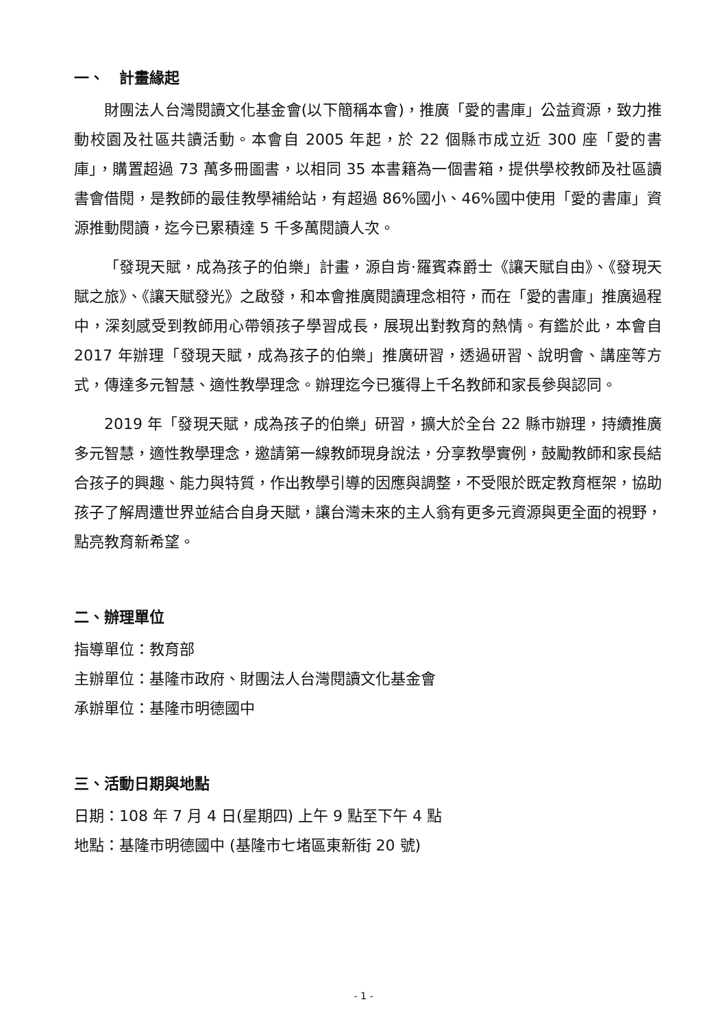一、　計畫緣起
財團法人台灣閱讀文化基金會(以下簡稱本會)，推廣「愛的書庫」公益資源，致力推動校園及社區共讀活動。本會自 2005 年起，於 22 個縣市成立近 300 座「愛的書庫」，購置超過 73 萬多冊圖書，以相同 35 本書籍為一個書箱，提供學校教師及社區讀書會借閱，是教師的最佳教學補給站，有超過 86%國小、46%國中使用「愛的書庫」資源推動閱讀，迄今已累積達 5 千多萬閱讀人次。
「發現天賦，成為孩子的伯樂」計畫，源自肯·羅賓森爵士《讓天賦自由》、《發現天賦之旅》、《讓天賦發光》之啟發，和本會推廣閱讀理念相符，而在「愛的書庫」推廣過程中，深刻感受到教師用心帶領孩子學習成長，展現出對教育的熱情。有鑑於此，本會自 2017 年辦理「發現天賦，成為孩子的伯樂」推廣研習，透過研習、說明會、講座等方式，傳達多元智慧、適性教學理念。辦理迄今已獲得上千名教師和家長參與認同。
2019 年「發現天賦，成為孩子的伯樂」研習，擴大於全台 22 縣市辦理，持續推廣多元智慧，適性教學理念，邀請第一線教師現身說法，分享教學實例，鼓勵教師和家長結合孩子的興趣、能力與特質，作出教學引導的因應與調整，不受限於既定教育框架，協助孩子了解周遭世界並結合自身天賦，讓台灣未來的主人翁有更多元資源與更全面的視野，點亮教育新希望。
二、辦理單位
指導單位：教育部
主辦單位：基隆市政府、財團法人台灣閱讀文化基金會
承辦單位：基隆市明德國中
三、活動日期與地點
日期：108 年 7 月 4 日(星期四) 上午 9 點至下午 4 點
地點：基隆市明德國中 (基隆市七堵區東新街 20 號)
- 1 -